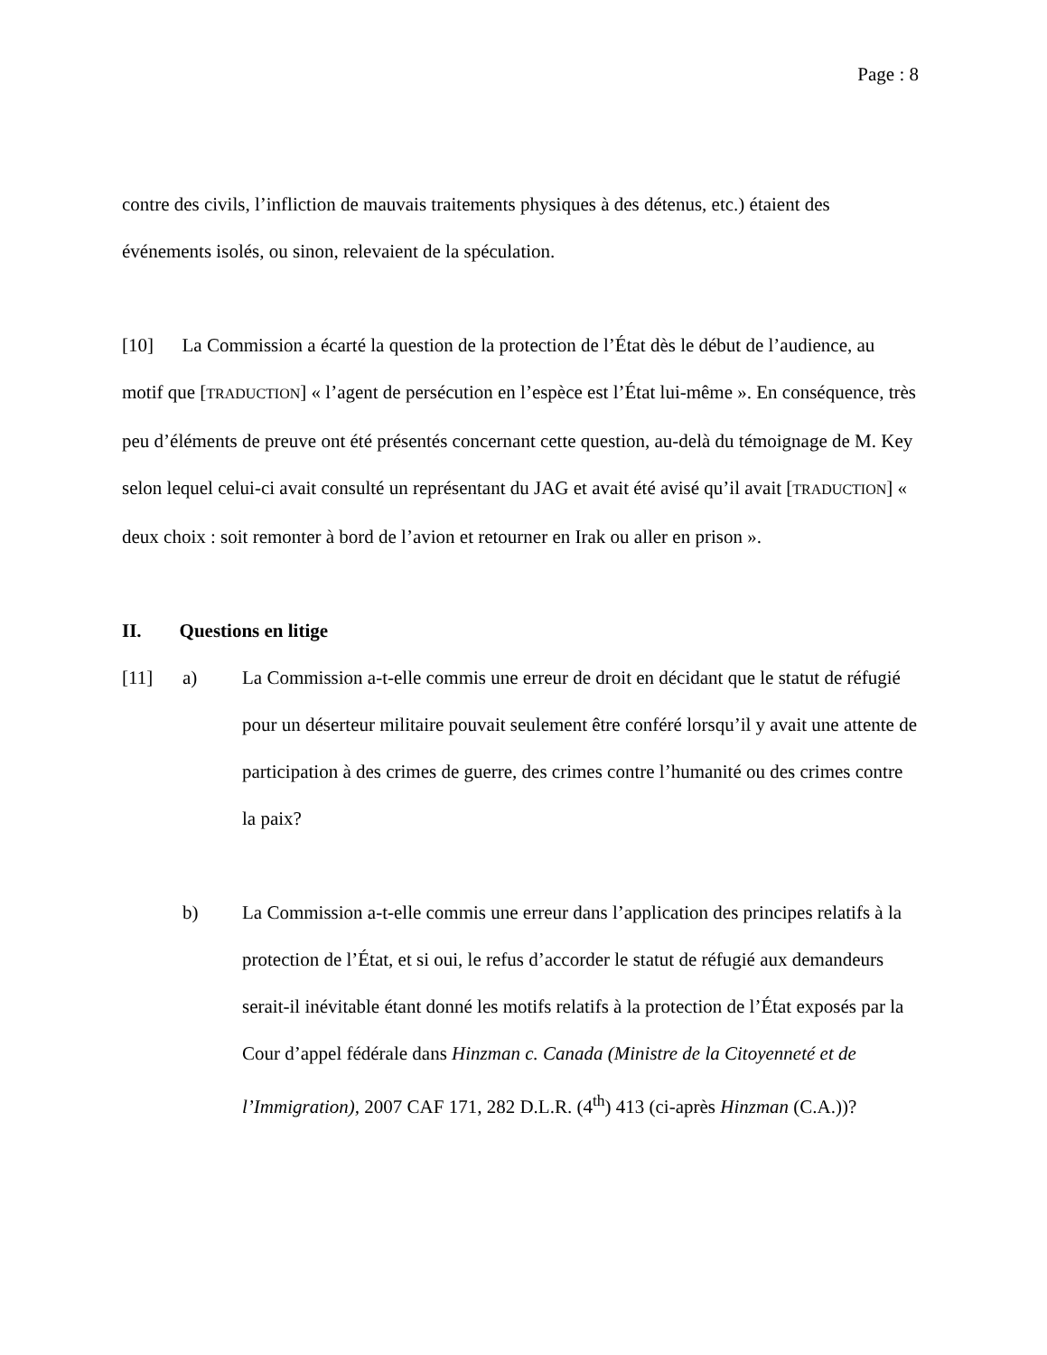Page : 8
contre des civils, l’infliction de mauvais traitements physiques à des détenus, etc.) étaient des événements isolés, ou sinon, relevaient de la spéculation.
[10] La Commission a écarté la question de la protection de l’État dès le début de l’audience, au motif que [TRADUCTION] « l’agent de persécution en l’espèce est l’État lui-même ». En conséquence, très peu d’éléments de preuve ont été présentés concernant cette question, au-delà du témoignage de M. Key selon lequel celui-ci avait consulté un représentant du JAG et avait été avisé qu’il avait [TRADUCTION] « deux choix : soit remonter à bord de l’avion et retourner en Irak ou aller en prison ».
II. Questions en litige
[11] a) La Commission a-t-elle commis une erreur de droit en décidant que le statut de réfugié pour un déserteur militaire pouvait seulement être conféré lorsqu’il y avait une attente de participation à des crimes de guerre, des crimes contre l’humanité ou des crimes contre la paix?
b) La Commission a-t-elle commis une erreur dans l’application des principes relatifs à la protection de l’État, et si oui, le refus d’accorder le statut de réfugié aux demandeurs serait-il inévitable étant donné les motifs relatifs à la protection de l’État exposés par la Cour d’appel fédérale dans Hinzman c. Canada (Ministre de la Citoyenneté et de l’Immigration), 2007 CAF 171, 282 D.L.R. (4<sup>th</sup>) 413 (ci-après Hinzman (C.A.))?